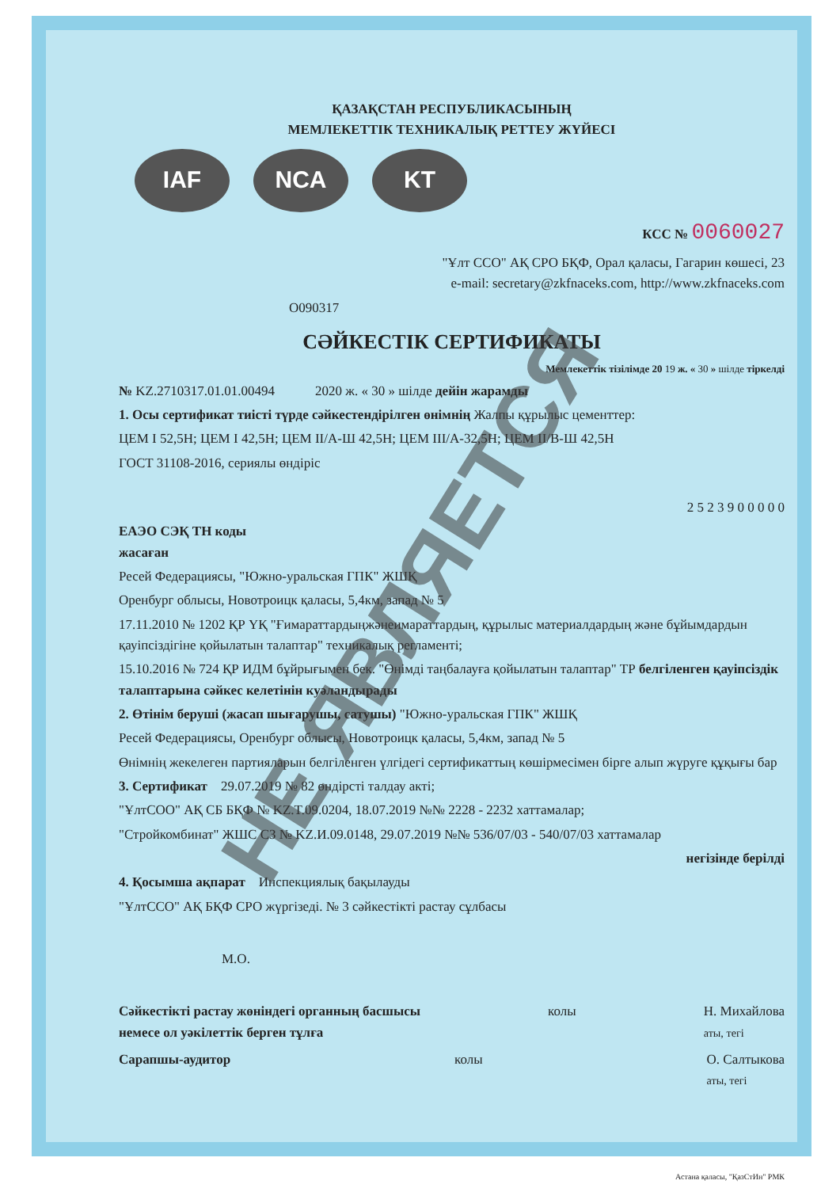ҚАЗАҚСТАН РЕСПУБЛИКАСЫНЫҢ
МЕМЛЕКЕТТІК ТЕХНИКАЛЫҚ РЕТТЕУ ЖҮЙЕСІ
IAF NCA KT
КСС № 0060027
"Ұлт ССО" АҚ СРО БҚФ, Орал қаласы, Гагарин көшесі, 23
e-mail: secretary@zkfnaceks.com, http://www.zkfnaceks.com
O090317
СӘЙКЕСТІК СЕРТИФИКАТЫ
Мемлекеттік тізілімде 20 19 ж. « 30 » шілде тіркелді
№ KZ.2710317.01.01.00494 2020 ж. « 30 » шілде дейін жарамды
1. Осы сертификат тиісті түрде сәйкестендірілген өнімнің Жалпы құрылыс цементтер:
ЦЕМ I 52,5Н; ЦЕМ I 42,5Н; ЦЕМ II/А-Ш 42,5Н; ЦЕМ III/А-32,5Н; ЦЕМ II/В-Ш 42,5Н
ГОСТ 31108-2016, сериялы өндіріс
2 5 2 3 9 0 0 0 0 0
ЕАЭО СЭҚ ТН коды
жасаған
Ресей Федерациясы, "Южно-уральская ГПК" ЖШҚ
Оренбург облысы, Новотроицк қаласы, 5,4км, запад № 5
17.11.2010 № 1202 ҚР ҮҚ "Ғимараттардыңжәнеимараттардың, құрылыс материалдардың және бұйымдардын қауіпсіздігіне қойылатын талаптар" техникалық регламенті;
15.10.2016 № 724 ҚР ИДМ бұйрығымен бек. "Өнімді таңбалауға қойылатын талаптар" ТР белгіленген қауіпсіздік талаптарына сәйкес келетінін куәландырады
2. Өтінім беруші (жасап шығарушы, сатушы) "Южно-уральская ГПК" ЖШҚ
Ресей Федерациясы, Оренбург облысы, Новотроицк қаласы, 5,4км, запад № 5
Өнімнің жекелеген партияларын белгіленген үлгідегі сертификаттың көшірмесімен бірге алып жүруге құқығы бар
3. Сертификат 29.07.2019 № 82 өндірсті талдау акті;
"ҰлтСОО" АҚ СБ БҚФ № KZ.T.09.0204, 18.07.2019 №№ 2228 - 2232 хаттамалар;
"Стройкомбинат" ЖШС СЗ № KZ.И.09.0148, 29.07.2019 №№ 536/07/03 - 540/07/03 хаттамалар
негізінде берілді
4. Қосымша ақпарат Инспекциялық бақылауды
"ҰлтССО" АҚ БҚФ СРО жүргізеді. № 3 сәйкестікті растау сұлбасы
М.О.
Сәйкестікті растау жөніндегі органның басшысы
немесе ол уәкілеттік берген тұлға колы Н. Михайлова
аты, тегі
Сарапшы-аудитор колы О. Салтыкова
аты, тегі
Астана қаласы, "ҚазСтИн" РМК
НЕ ЯВЛЯЕТСЯ